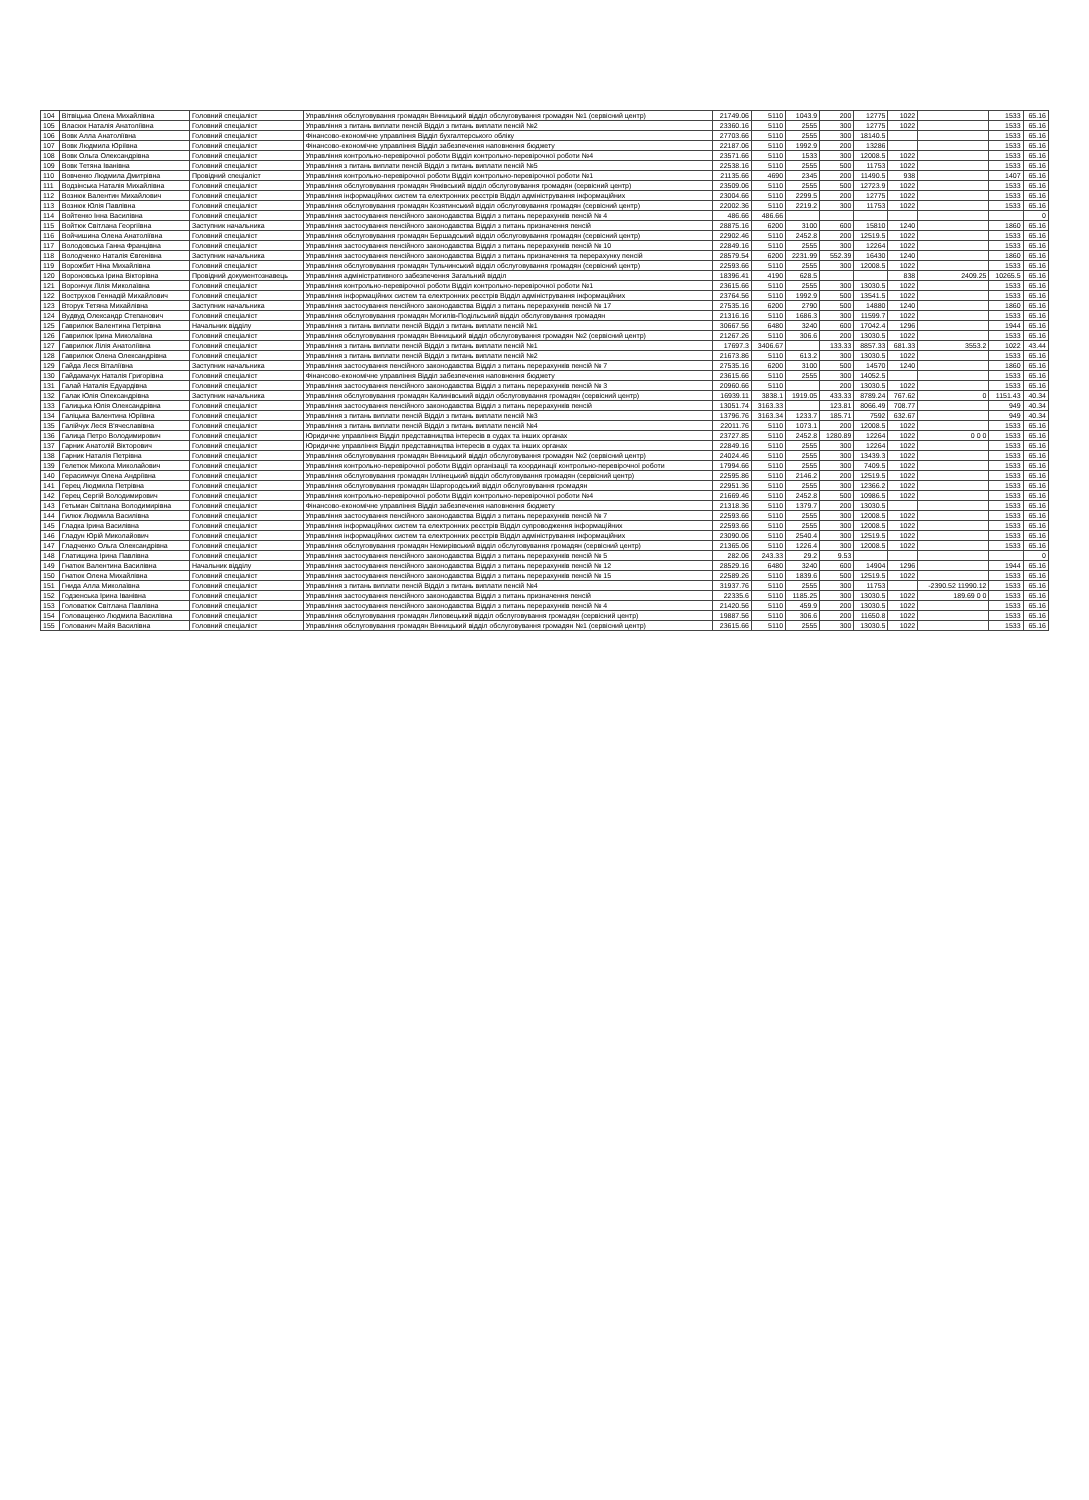| 104 | Вітвіцька Олена Михайлівна | Головний спеціаліст | Управління обслуговування громадян Вінницький відділ обслуговування громадян №1 (сервісний центр) | 21749.06 | 5110 | 1043.9 | 200 | 12775 | 1022 | | 1533 | 65.16 |
| 105 | Власюк Наталія Анатоліївна | Головний спеціаліст | Управління з питань виплати пенсій Відділ з питань виплати пенсій №2 | 23360.16 | 5110 | 2555 | 300 | 12775 | 1022 | | 1533 | 65.16 |
| 106 | Вовк Алла Анатоліївна | Головний спеціаліст | Фінансово-економічне управління Відділ бухгалтерського обліку | 27703.66 | 5110 | 2555 | 300 | 18140.5 | | | 1533 | 65.16 |
| 107 | Вовк Людмила Юріївна | Головний спеціаліст | Фінансово-економічне управління Відділ забезпечення наповнення бюджету | 22187.06 | 5110 | 1992.9 | 200 | 13286 | | | 1533 | 65.16 |
| 108 | Вовк Ольга Олександрівна | Головний спеціаліст | Управління контрольно-перевірочної роботи Відділ контрольно-перевірочної роботи №4 | 23571.66 | 5110 | 1533 | 300 | 12008.5 | 1022 | | 1533 | 65.16 |
| 109 | Вовк Тетяна Іванівна | Головний спеціаліст | Управління з питань виплати пенсій Відділ з питань виплати пенсій №5 | 22538.16 | 5110 | 2555 | 500 | 11753 | 1022 | | 1533 | 65.16 |
| 110 | Вовченко Людмила Дмитрівна | Провідний спеціаліст | Управління контрольно-перевірочної роботи Відділ контрольно-перевірочної роботи №1 | 21135.66 | 4690 | 2345 | 200 | 11490.5 | 938 | | 1407 | 65.16 |
| 111 | Водзінська Наталія Михайлівна | Головний спеціаліст | Управління обслуговування громадян Янківський відділ обслуговування громадян (сервісний центр) | 23509.06 | 5110 | 2555 | 500 | 12723.9 | 1022 | | 1533 | 65.16 |
| 112 | Вознюк Валентин Михайлович | Головний спеціаліст | Управління інформаційних систем та електронних реєстрів Відділ адміністрування інформаційних | 23004.66 | 5110 | 2299.5 | 200 | 12775 | 1022 | | 1533 | 65.16 |
| 113 | Вознюк Юлія Павлівна | Головний спеціаліст | Управління обслуговування громадян Козятинський відділ обслуговування громадян (сервісний центр) | 22002.36 | 5110 | 2219.2 | 300 | 11753 | 1022 | | 1533 | 65.16 |
| 114 | Войтенко Інна Василівна | Головний спеціаліст | Управління застосування пенсійного законодавства Відділ з питань перерахунків пенсій № 4 | 486.66 | 486.66 | | | | | | | 0 |
| 115 | Войтюк Світлана Георгіївна | Заступник начальника | Управління застосування пенсійного законодавства Відділ з питань призначення пенсій | 28875.16 | 6200 | 3100 | 600 | 15810 | 1240 | | 1860 | 65.16 |
| 116 | Войчишина Олена Анатоліївна | Головний спеціаліст | Управління обслуговування громадян Бершадський відділ обслуговування громадян (сервісний центр) | 22902.46 | 5110 | 2452.8 | 200 | 12519.5 | 1022 | | 1533 | 65.16 |
| 117 | Володовська Ганна Францівна | Головний спеціаліст | Управління застосування пенсійного законодавства Відділ з питань перерахунків пенсій № 10 | 22849.16 | 5110 | 2555 | 300 | 12264 | 1022 | | 1533 | 65.16 |
| 118 | Володченко Наталія Євгенівна | Заступник начальника | Управління застосування пенсійного законодавства Відділ з питань призначення та перерахунку пенсій | 28579.54 | 6200 | 2231.99 | 552.39 | 16430 | 1240 | | 1860 | 65.16 |
| 119 | Ворожбит Ніна Михайлівна | Головний спеціаліст | Управління обслуговування громадян Тульчинський відділ обслуговування громадян (сервісний центр) | 22593.66 | 5110 | 2555 | 300 | 12008.5 | 1022 | | 1533 | 65.16 |
| 120 | Вороновська Ірина Вікторівна | Провідний документознавець | Управління адміністративного забезпечення Загальний відділ | 18396.41 | 4190 | 628.5 | | | 838 | 2409.25 | 10265.5 | 65.16 |
| 121 | Ворончук Лілія Миколаївна | Головний спеціаліст | Управління контрольно-перевірочної роботи Відділ контрольно-перевірочної роботи №1 | 23615.66 | 5110 | 2555 | 300 | 13030.5 | 1022 | | 1533 | 65.16 |
| 122 | Вострухов Геннадій Михайлович | Головний спеціаліст | Управління інформаційних систем та електронних реєстрів Відділ адміністрування інформаційних | 23764.56 | 5110 | 1992.9 | 500 | 13541.5 | 1022 | | 1533 | 65.16 |
| 123 | Вторук Тетяна Михайлівна | Заступник начальника | Управління застосування пенсійного законодавства Відділ з питань перерахунків пенсій № 17 | 27535.16 | 6200 | 2790 | 500 | 14880 | 1240 | | 1860 | 65.16 |
| 124 | Вудвуд Олександр Степанович | Головний спеціаліст | Управління обслуговування громадян Могилів-Подільський відділ обслуговування громадян | 21316.16 | 5110 | 1686.3 | 300 | 11599.7 | 1022 | | 1533 | 65.16 |
| 125 | Гаврилюк Валентина Петрівна | Начальник відділу | Управління з питань виплати пенсій Відділ з питань виплати пенсій №1 | 30667.56 | 6480 | 3240 | 600 | 17042.4 | 1296 | | 1944 | 65.16 |
| 126 | Гаврилюк Ірина Миколаївна | Головний спеціаліст | Управління обслуговування громадян Вінницький відділ обслуговування громадян №2 (сервісний центр) | 21267.26 | 5110 | 306.6 | 200 | 13030.5 | 1022 | | 1533 | 65.16 |
| 127 | Гаврилюк Лілія Анатоліївна | Головний спеціаліст | Управління з питань виплати пенсій Відділ з питань виплати пенсій №1 | 17697.3 | 3406.67 | | 133.33 | 8857.33 | 681.33 | 3553.2 | 1022 | 43.44 |
| 128 | Гаврилюк Олена Олександрівна | Головний спеціаліст | Управління з питань виплати пенсій Відділ з питань виплати пенсій №2 | 21673.86 | 5110 | 613.2 | 300 | 13030.5 | 1022 | | 1533 | 65.16 |
| 129 | Гайда Леся Віталіївна | Заступник начальника | Управління застосування пенсійного законодавства Відділ з питань перерахунків пенсій № 7 | 27535.16 | 6200 | 3100 | 500 | 14570 | 1240 | | 1860 | 65.16 |
| 130 | Гайдамачук Наталія Григорівна | Головний спеціаліст | Фінансово-економічне управління Відділ забезпечення наповнення бюджету | 23615.66 | 5110 | 2555 | 300 | 14052.5 | | | 1533 | 65.16 |
| 131 | Галай Наталія Едуардівна | Головний спеціаліст | Управління застосування пенсійного законодавства Відділ з питань перерахунків пенсій № 3 | 20960.66 | 5110 | | 200 | 13030.5 | 1022 | | 1533 | 65.16 |
| 132 | Галак Юлія Олександрівна | Заступник начальника | Управління обслуговування громадян Калинівський відділ обслуговування громадян (сервісний центр) | 16939.11 | 3838.1 | 1919.05 | 433.33 | 8789.24 | 767.62 | 0 | 1151.43 | 40.34 |
| 133 | Галицька Юлія Олександрівна | Головний спеціаліст | Управління застосування пенсійного законодавства Відділ з питань перерахунків пенсій | 13051.74 | 3163.33 | | 123.81 | 8066.49 | 708.77 | | 949 | 40.34 |
| 134 | Галіцька Валентина Юріївна | Головний спеціаліст | Управління з питань виплати пенсій Відділ з питань виплати пенсій №3 | 13796.76 | 3163.34 | 1233.7 | 185.71 | 7592 | 632.67 | | 949 | 40.34 |
| 135 | Галійчук Леся В'ячеславівна | Головний спеціаліст | Управління з питань виплати пенсій Відділ з питань виплати пенсій №4 | 22011.76 | 5110 | 1073.1 | 200 | 12008.5 | 1022 | | 1533 | 65.16 |
| 136 | Галица Петро Володимирович | Головний спеціаліст | Юридичне управління Відділ представництва інтересів в судах та інших органах | 23727.85 | 5110 | 2452.8 | 1280.89 | 12264 | 1022 | 0 0 0 | 1533 | 65.16 |
| 137 | Гарник Анатолій Вікторович | Головний спеціаліст | Юридичне управління Відділ представництва інтересів в судах та інших органах | 22849.16 | 5110 | 2555 | 300 | 12264 | 1022 | | 1533 | 65.16 |
| 138 | Гарник Наталія Петрівна | Головний спеціаліст | Управління обслуговування громадян Вінницький відділ обслуговування громадян №2 (сервісний центр) | 24024.46 | 5110 | 2555 | 300 | 13439.3 | 1022 | | 1533 | 65.16 |
| 139 | Гелетюк Микола Миколайович | Головний спеціаліст | Управління контрольно-перевірочної роботи Відділ організації та координації контрольно-перевірочної роботи | 17994.66 | 5110 | 2555 | 300 | 7409.5 | 1022 | | 1533 | 65.16 |
| 140 | Герасимчук Олена Андріївна | Головний спеціаліст | Управління обслуговування громадян Іллінецький відділ обслуговування громадян (сервісний центр) | 22595.86 | 5110 | 2146.2 | 200 | 12519.5 | 1022 | | 1533 | 65.16 |
| 141 | Герец Людмила Петрівна | Головний спеціаліст | Управління обслуговування громадян Шаргородський відділ обслуговування громадян | 22951.36 | 5110 | 2555 | 300 | 12366.2 | 1022 | | 1533 | 65.16 |
| 142 | Герец Сергій Володимирович | Головний спеціаліст | Управління контрольно-перевірочної роботи Відділ контрольно-перевірочної роботи №4 | 21669.46 | 5110 | 2452.8 | 500 | 10986.5 | 1022 | | 1533 | 65.16 |
| 143 | Гетьман Світлана Володимирівна | Головний спеціаліст | Фінансово-економічне управління Відділ забезпечення наповнення бюджету | 21318.36 | 5110 | 1379.7 | 200 | 13030.5 | | | 1533 | 65.16 |
| 144 | Гилюк Людмила Василівна | Головний спеціаліст | Управління застосування пенсійного законодавства Відділ з питань перерахунків пенсій № 7 | 22593.66 | 5110 | 2555 | 300 | 12008.5 | 1022 | | 1533 | 65.16 |
| 145 | Гладка Ірина Василівна | Головний спеціаліст | Управління інформаційних систем та електронних реєстрів Відділ супроводження інформаційних | 22593.66 | 5110 | 2555 | 300 | 12008.5 | 1022 | | 1533 | 65.16 |
| 146 | Гладун Юрій Миколайович | Головний спеціаліст | Управління інформаційних систем та електронних реєстрів Відділ адміністрування інформаційних | 23090.06 | 5110 | 2540.4 | 300 | 12519.5 | 1022 | | 1533 | 65.16 |
| 147 | Гладченко Ольга Олександрівна | Головний спеціаліст | Управління обслуговування громадян Немирівський відділ обслуговування громадян (сервісний центр) | 21365.06 | 5110 | 1226.4 | 300 | 12008.5 | 1022 | | 1533 | 65.16 |
| 148 | Глатищина Ірина Павлівна | Головний спеціаліст | Управління застосування пенсійного законодавства Відділ з питань перерахунків пенсій № 5 | 282.06 | 243.33 | 29.2 | 9.53 | | | | | 0 |
| 149 | Гнатюк Валентина Василівна | Начальник відділу | Управління застосування пенсійного законодавства Відділ з питань перерахунків пенсій № 12 | 28529.16 | 6480 | 3240 | 600 | 14904 | 1296 | | 1944 | 65.16 |
| 150 | Гнатюк Олена Михайлівна | Головний спеціаліст | Управління застосування пенсійного законодавства Відділ з питань перерахунків пенсій № 15 | 22589.26 | 5110 | 1839.6 | 500 | 12519.5 | 1022 | | 1533 | 65.16 |
| 151 | Гнида Алла Миколаївна | Головний спеціаліст | Управління з питань виплати пенсій Відділ з питань виплати пенсій №4 | 31937.76 | 5110 | 2555 | 300 | 11753 | | -2390.52 11990.12 | 1533 | 65.16 |
| 152 | Годзенська Ірина Іванівна | Головний спеціаліст | Управління застосування пенсійного законодавства Відділ з питань призначення пенсій | 22335.6 | 5110 | 1185.25 | 300 | 13030.5 | 1022 | 189.69 0 0 | 1533 | 65.16 |
| 153 | Головатюк Світлана Павлівна | Головний спеціаліст | Управління застосування пенсійного законодавства Відділ з питань перерахунків пенсій № 4 | 21420.56 | 5110 | 459.9 | 200 | 13030.5 | 1022 | | 1533 | 65.16 |
| 154 | Головащенко Людмила Василівна | Головний спеціаліст | Управління обслуговування громадян Липовецький відділ обслуговування громадян (сервісний центр) | 19887.56 | 5110 | 306.6 | 200 | 11650.8 | 1022 | | 1533 | 65.16 |
| 155 | Голованич Майя Василівна | Головний спеціаліст | Управління обслуговування громадян Вінницький відділ обслуговування громадян №1 (сервісний центр) | 23615.66 | 5110 | 2555 | 300 | 13030.5 | 1022 | | 1533 | 65.16 |